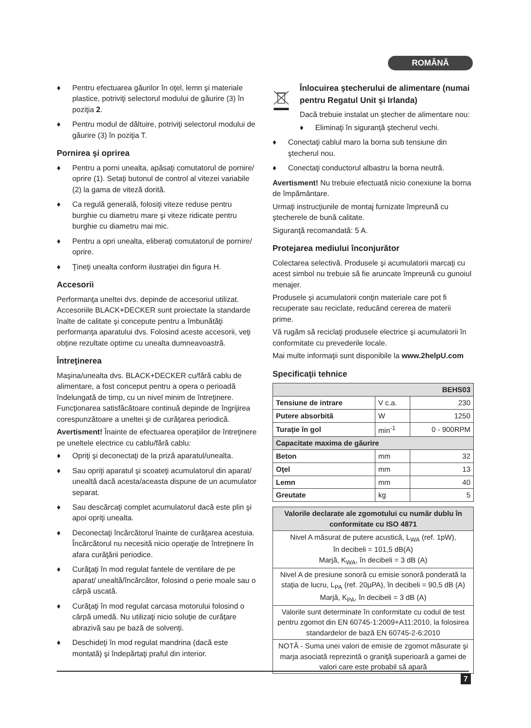ROMÂNĂ
♦ Pentru efectuarea găurilor în oţel, lemn şi materiale plastice, potriviţi selectorul modului de găurire (3) în poziţia 𝟐.
♦ Pentru modul de dăltuire, potriviţi selectorul modului de găurire (3) în poziţia T.
Pornirea şi oprirea
♦ Pentru a porni unealta, apăsaţi comutatorul de pornire/ oprire (1). Setaţi butonul de control al vitezei variabile (2) la gama de viteză dorită.
♦ Ca regulă generală, folosiţi viteze reduse pentru burghie cu diametru mare şi viteze ridicate pentru burghie cu diametru mai mic.
♦ Pentru a opri unealta, eliberaţi comutatorul de pornire/ oprire.
♦ Ţineţi unealta conform ilustraţiei din figura H.
Accesorii
Performanţa uneltei dvs. depinde de accesoriul utilizat. Accesoriile BLACK+DECKER sunt proiectate la standarde înalte de calitate şi concepute pentru a îmbunătăţi performanţa aparatului dvs. Folosind aceste accesorii, veţi obţine rezultate optime cu unealta dumneavoastră.
Întreţinerea
Maşina/unealta dvs. BLACK+DECKER cu/fără cablu de alimentare, a fost conceput pentru a opera o perioadă îndelungată de timp, cu un nivel minim de întreţinere. Funcţionarea satisfăcătoare continuă depinde de îngrijirea corespunzătoare a uneltei şi de curăţarea periodică.
Avertisment! Înainte de efectuarea operaţiilor de întreţinere pe uneltele electrice cu cablu/fără cablu:
♦ Opriţi şi deconectaţi de la priză aparatul/unealta.
♦ Sau opriţi aparatul şi scoateţi acumulatorul din aparat/ unealtă dacă acesta/aceasta dispune de un acumulator separat.
♦ Sau descărcaţi complet acumulatorul dacă este plin şi apoi opriţi unealta.
♦ Deconectaţi încărcătorul înainte de curăţarea acestuia. Încărcătorul nu necesită nicio operaţie de întreţinere în afara curăţării periodice.
♦ Curăţaţi în mod regulat fantele de ventilare de pe aparat/ unealtă/încărcător, folosind o perie moale sau o cârpă uscată.
♦ Curăţaţi în mod regulat carcasa motorului folosind o cârpă umedă. Nu utilizaţi nicio soluţie de curăţare abrazivă sau pe bază de solvenţi.
♦ Deschideţi în mod regulat mandrina (dacă este montată) şi îndepărtaţi praful din interior.
Înlocuirea ştecherului de alimentare (numai pentru Regatul Unit şi Irlanda)
Dacă trebuie instalat un ştecher de alimentare nou:
♦ Eliminaţi în siguranţă ştecherul vechi.
♦ Conectaţi cablul maro la borna sub tensiune din ştecherul nou.
♦ Conectaţi conductorul albastru la borna neutră.
Avertisment! Nu trebuie efectuată nicio conexiune la borna de împământare.
Urmaţi instrucţiunile de montaj furnizate împreună cu ştecherele de bună calitate.
Siguranţă recomandată: 5 A.
Protejarea mediului înconjurător
Colectarea selectivă. Produsele şi acumulatorii marcaţi cu acest simbol nu trebuie să fie aruncate împreună cu gunoiul menajer.
Produsele şi acumulatorii conţin materiale care pot fi recuperate sau reciclate, reducând cererea de materii prime.
Vă rugăm să reciclaţi produsele electrice şi acumulatorii în conformitate cu prevederile locale.
Mai multe informaţii sunt disponibile la www.2helpU.com
Specificaţii tehnice
| BEHS03 | | |
| --- | --- | --- |
| Tensiune de intrare | V c.a. | 230 |
| Putere absorbită | W | 1250 |
| Turaţie în gol | min<sup>-1</sup> | 0 - 900RPM |
| Capacitate maxima de găurire | | |
| Beton | mm | 32 |
| Oţel | mm | 13 |
| Lemn | mm | 40 |
| Greutate | kg | 5 |
| Valorile declarate ale zgomotului cu număr dublu în conformitate cu ISO 4871 |
| --- |
| Nivel A măsurat de putere acustică, L<sub>WA</sub> (ref. 1pW), în decibeli = 101,5 dB(A) Marjă, K<sub>WA</sub>, în decibeli = 3 dB (A) |
| Nivel A de presiune sonoră cu emisie sonoră ponderată la staţia de lucru, L<sub>PA</sub> (ref. 20µPA), în decibeli = 90,5 dB (A) Marjă, K<sub>PA</sub>, în decibeli = 3 dB (A) |
| Valorile sunt determinate în conformitate cu codul de test pentru zgomot din EN 60745-1:2009+A11:2010, la folosirea standardelor de bază EN 60745-2-6:2010 |
| NOTĂ - Suma unei valori de emisie de zgomot măsurate şi marja asociată reprezintă o graniţă superioară a gamei de valori care este probabil să apară |
7